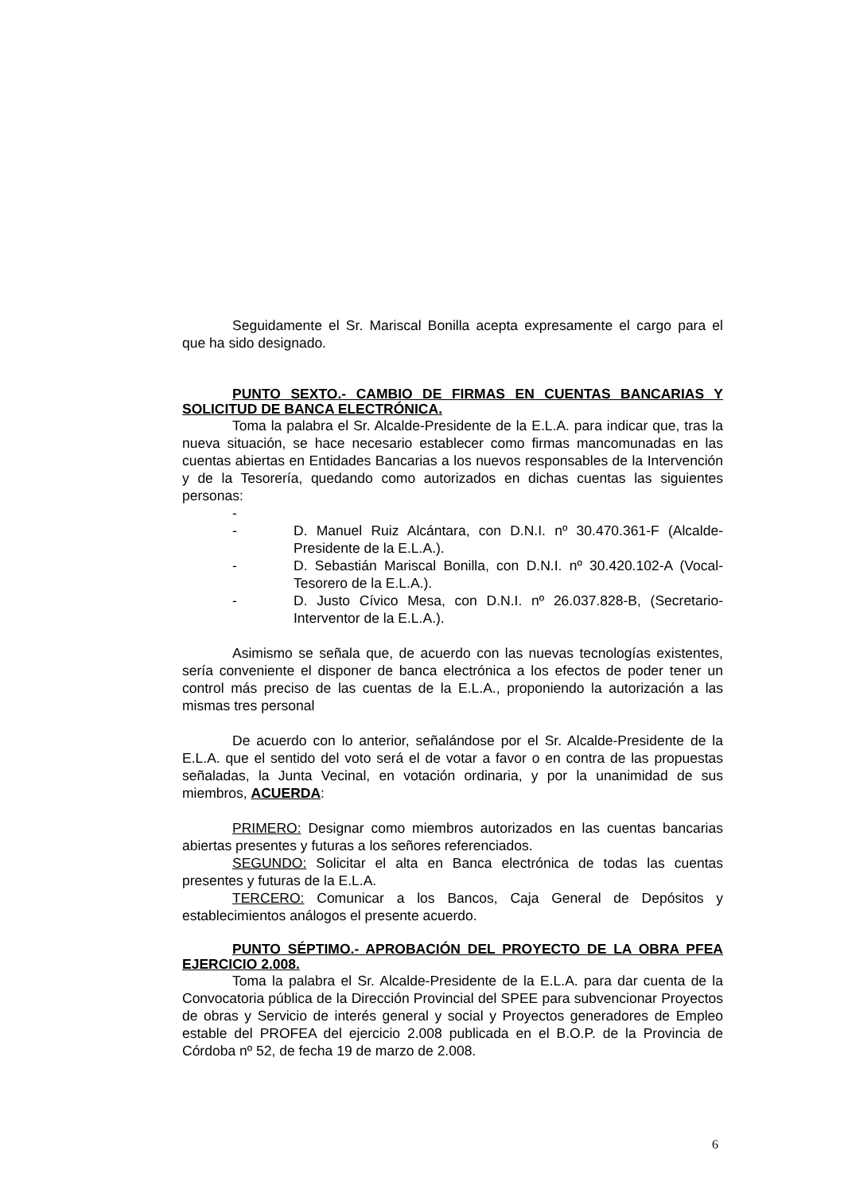Seguidamente el Sr. Mariscal Bonilla acepta expresamente el cargo para el que ha sido designado.
PUNTO SEXTO.- CAMBIO DE FIRMAS EN CUENTAS BANCARIAS Y SOLICITUD DE BANCA ELECTRÓNICA.
Toma la palabra el Sr. Alcalde-Presidente de la E.L.A. para indicar que, tras la nueva situación, se hace necesario establecer como firmas mancomunadas en las cuentas abiertas en Entidades Bancarias a los nuevos responsables de la Intervención y de la Tesorería, quedando como autorizados en dichas cuentas las siguientes personas:
-
- D. Manuel Ruiz Alcántara, con D.N.I. nº 30.470.361-F (Alcalde-Presidente de la E.L.A.).
- D. Sebastián Mariscal Bonilla, con D.N.I. nº 30.420.102-A (Vocal-Tesorero de la E.L.A.).
- D. Justo Cívico Mesa, con D.N.I. nº 26.037.828-B, (Secretario-Interventor de la E.L.A.).
Asimismo se señala que, de acuerdo con las nuevas tecnologías existentes, sería conveniente el disponer de banca electrónica a los efectos de poder tener un control más preciso de las cuentas de la E.L.A., proponiendo la autorización a las mismas tres personal
De acuerdo con lo anterior, señalándose por el Sr. Alcalde-Presidente de la E.L.A. que el sentido del voto será el de votar a favor o en contra de las propuestas señaladas, la Junta Vecinal, en votación ordinaria, y por la unanimidad de sus miembros, ACUERDA:
PRIMERO: Designar como miembros autorizados en las cuentas bancarias abiertas presentes y futuras a los señores referenciados.
SEGUNDO: Solicitar el alta en Banca electrónica de todas las cuentas presentes y futuras de la E.L.A.
TERCERO: Comunicar a los Bancos, Caja General de Depósitos y establecimientos análogos el presente acuerdo.
PUNTO SÉPTIMO.- APROBACIÓN DEL PROYECTO DE LA OBRA PFEA EJERCICIO 2.008.
Toma la palabra el Sr. Alcalde-Presidente de la E.L.A. para dar cuenta de la Convocatoria pública de la Dirección Provincial del SPEE para subvencionar Proyectos de obras y Servicio de interés general y social y Proyectos generadores de Empleo estable del PROFEA del ejercicio 2.008 publicada en el B.O.P. de la Provincia de Córdoba nº 52, de fecha 19 de marzo de 2.008.
6